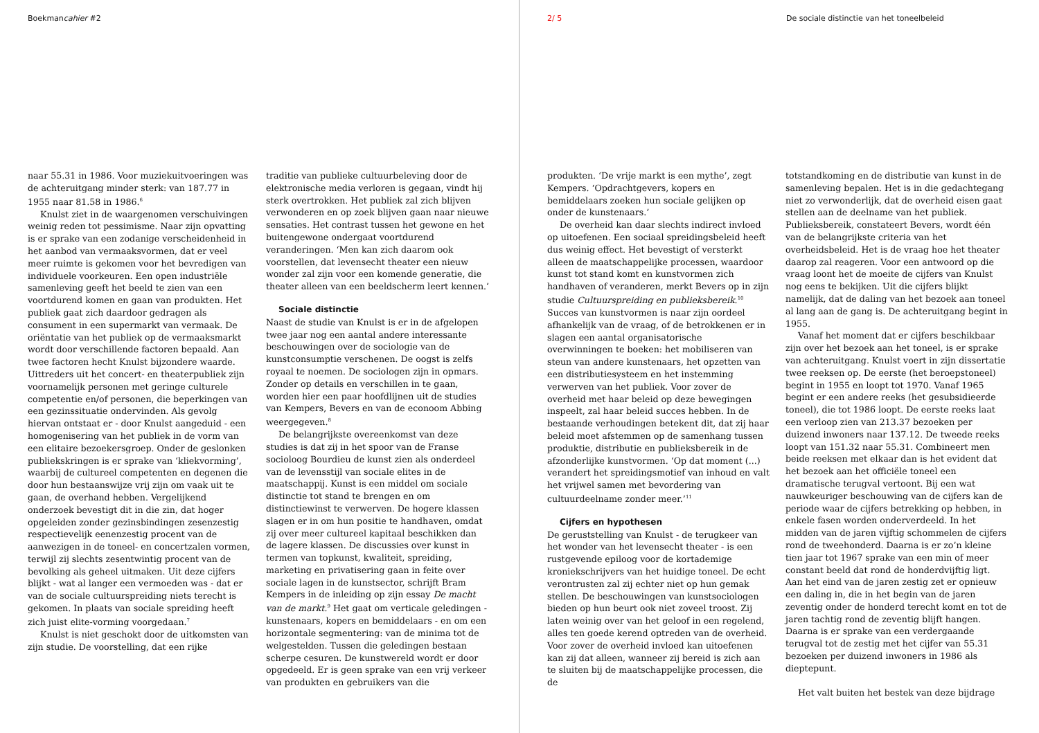Boekmancahier #2
naar 55.31 in 1986. Voor muziekuitvoeringen was de achteruitgang minder sterk: van 187.77 in 1955 naar 81.58 in 1986.<sup>6</sup>
Knulst ziet in de waargenomen verschuivingen weinig reden tot pessimisme. Naar zijn opvatting is er sprake van een zodanige verscheidenheid in het aanbod van vermaaksvormen, dat er veel meer ruimte is gekomen voor het bevredigen van individuele voorkeuren. Een open industriële samenleving geeft het beeld te zien van een voortdurend komen en gaan van produkten. Het publiek gaat zich daardoor gedragen als consument in een supermarkt van vermaak. De oriëntatie van het publiek op de vermaaksmarkt wordt door verschillende factoren bepaald. Aan twee factoren hecht Knulst bijzondere waarde. Uittreders uit het concert- en theaterpubliek zijn voornamelijk personen met geringe culturele competentie en/of personen, die beperkingen van een gezinssituatie ondervinden. Als gevolg hiervan ontstaat er - door Knulst aangeduid - een homogenisering van het publiek in de vorm van een elitaire bezoekersgroep. Onder de geslonken publiekskringen is er sprake van ‘kliekvorming’, waarbij de cultureel competenten en degenen die door hun bestaanswijze vrij zijn om vaak uit te gaan, de overhand hebben. Vergelijkend onderzoek bevestigt dit in die zin, dat hoger opgeleiden zonder gezinsbindingen zesenzestig respectievelijk eenenzestig procent van de aanwezigen in de toneel- en concertzalen vormen, terwijl zij slechts zesentwintig procent van de bevolking als geheel uitmaken. Uit deze cijfers blijkt - wat al langer een vermoeden was - dat er van de sociale cultuurspreiding niets terecht is gekomen. In plaats van sociale spreiding heeft zich juist elite-vorming voorgedaan.<sup>7</sup>
Knulst is niet geschokt door de uitkomsten van zijn studie. De voorstelling, dat een rijke
traditie van publieke cultuurbeleving door de elektronische media verloren is gegaan, vindt hij sterk overtrokken. Het publiek zal zich blijven verwonderen en op zoek blijven gaan naar nieuwe sensaties. Het contrast tussen het gewone en het buitengewone ondergaat voortdurend veranderingen. ‘Men kan zich daarom ook voorstellen, dat levensecht theater een nieuw wonder zal zijn voor een komende generatie, die theater alleen van een beeldscherm leert kennen.’
Sociale distinctie
Naast de studie van Knulst is er in de afgelopen twee jaar nog een aantal andere interessante beschouwingen over de sociologie van de kunstconsumptie verschenen. De oogst is zelfs royaal te noemen. De sociologen zijn in opmars. Zonder op details en verschillen in te gaan, worden hier een paar hoofdlijnen uit de studies van Kempers, Bevers en van de econoom Abbing weergegeven.<sup>8</sup>
De belangrijkste overeenkomst van deze studies is dat zij in het spoor van de Franse socioloog Bourdieu de kunst zien als onderdeel van de levensstijl van sociale elites in de maatschappij. Kunst is een middel om sociale distinctie tot stand te brengen en om distinctiewinst te verwerven. De hogere klassen slagen er in om hun positie te handhaven, omdat zij over meer cultureel kapitaal beschikken dan de lagere klassen. De discussies over kunst in termen van topkunst, kwaliteit, spreiding, marketing en privatisering gaan in feite over sociale lagen in de kunstsector, schrijft Bram Kempers in de inleiding op zijn essay De macht van de markt.<sup>9</sup> Het gaat om verticale geledingen - kunstenaars, kopers en bemiddelaars - en om een horizontale segmentering: van de minima tot de welgestelden. Tussen die geledingen bestaan scherpe cesuren. De kunstwereld wordt er door opgedeeld. Er is geen sprake van een vrij verkeer van produkten en gebruikers van die
2/ 5 De sociale distinctie van het toneelbeleid
produkten. ‘De vrije markt is een mythe’, zegt Kempers. ‘Opdrachtgevers, kopers en bemiddelaars zoeken hun sociale gelijken op onder de kunstenaars.’
De overheid kan daar slechts indirect invloed op uitoefenen. Een sociaal spreidingsbeleid heeft dus weinig effect. Het bevestigt of versterkt alleen de maatschappelijke processen, waardoor kunst tot stand komt en kunstvormen zich handhaven of veranderen, merkt Bevers op in zijn studie Cultuurspreiding en publieksbereik.<sup>10</sup> Succes van kunstvormen is naar zijn oordeel afhankelijk van de vraag, of de betrokkenen er in slagen een aantal organisatorische overwinningen te boeken: het mobiliseren van steun van andere kunstenaars, het opzetten van een distributiesysteem en het instemming verwerven van het publiek. Voor zover de overheid met haar beleid op deze bewegingen inspeelt, zal haar beleid succes hebben. In de bestaande verhoudingen betekent dit, dat zij haar beleid moet afstemmen op de samenhang tussen produktie, distributie en publieksbereik in de afzonderlijke kunstvormen. ‘Op dat moment (...) verandert het spreidingsmotief van inhoud en valt het vrijwel samen met bevordering van cultuurdeelname zonder meer.’<sup>11</sup>
Cijfers en hypothesen
De geruststelling van Knulst - de terugkeer van het wonder van het levensecht theater - is een rustgevende epiloog voor de kortademige kroniekschrijvers van het huidige toneel. De echt verontrusten zal zij echter niet op hun gemak stellen. De beschouwingen van kunstsociologen bieden op hun beurt ook niet zoveel troost. Zij laten weinig over van het geloof in een regelend, alles ten goede kerend optreden van de overheid. Voor zover de overheid invloed kan uitoefenen kan zij dat alleen, wanneer zij bereid is zich aan te sluiten bij de maatschappelijke processen, die de
totstandkoming en de distributie van kunst in de samenleving bepalen. Het is in die gedachtegang niet zo verwonderlijk, dat de overheid eisen gaat stellen aan de deelname van het publiek. Publieksbereik, constateert Bevers, wordt één van de belangrijkste criteria van het overheidsbeleid. Het is de vraag hoe het theater daarop zal reageren. Voor een antwoord op die vraag loont het de moeite de cijfers van Knulst nog eens te bekijken. Uit die cijfers blijkt namelijk, dat de daling van het bezoek aan toneel al lang aan de gang is. De achteruitgang begint in 1955.
Vanaf het moment dat er cijfers beschikbaar zijn over het bezoek aan het toneel, is er sprake van achteruitgang. Knulst voert in zijn dissertatie twee reeksen op. De eerste (het beroepstoneel) begint in 1955 en loopt tot 1970. Vanaf 1965 begint er een andere reeks (het gesubsidieerde toneel), die tot 1986 loopt. De eerste reeks laat een verloop zien van 213.37 bezoeken per duizend inwoners naar 137.12. De tweede reeks loopt van 151.32 naar 55.31. Combineert men beide reeksen met elkaar dan is het evident dat het bezoek aan het officiële toneel een dramatische terugval vertoont. Bij een wat nauwkeuriger beschouwing van de cijfers kan de periode waar de cijfers betrekking op hebben, in enkele fasen worden onderverdeeld. In het midden van de jaren vijftig schommelen de cijfers rond de tweehonderd. Daarna is er zo’n kleine tien jaar tot 1967 sprake van een min of meer constant beeld dat rond de honderdvijftig ligt. Aan het eind van de jaren zestig zet er opnieuw een daling in, die in het begin van de jaren zeventig onder de honderd terecht komt en tot de jaren tachtig rond de zeventig blijft hangen. Daarna is er sprake van een verdergaande terugval tot de zestig met het cijfer van 55.31 bezoeken per duizend inwoners in 1986 als dieptepunt.
Het valt buiten het bestek van deze bijdrage